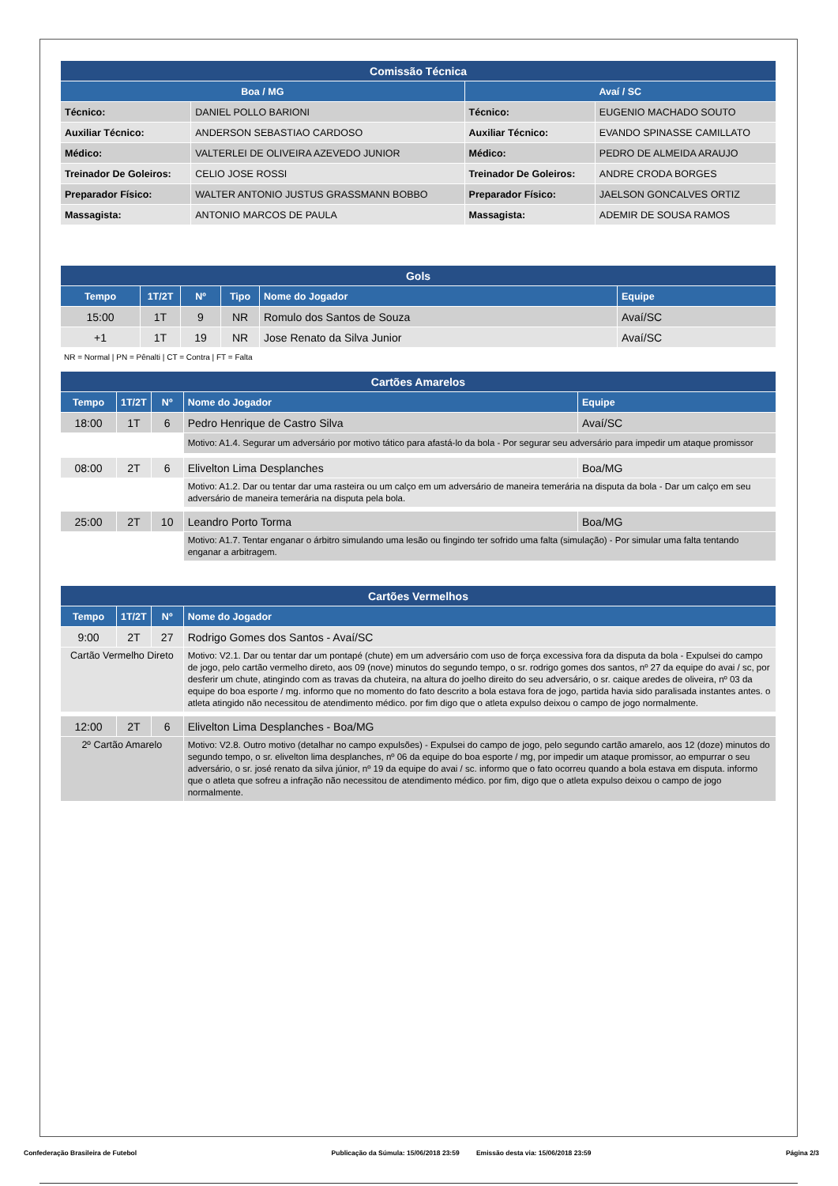| Comissão Técnica | | | |
| Boa / MG | | Avaí / SC | |
| Técnico: | DANIEL POLLO BARIONI | Técnico: | EUGENIO MACHADO SOUTO |
| Auxiliar Técnico: | ANDERSON SEBASTIAO CARDOSO | Auxiliar Técnico: | EVANDO SPINASSE CAMILLATO |
| Médico: | VALTERLEI DE OLIVEIRA AZEVEDO JUNIOR | Médico: | PEDRO DE ALMEIDA ARAUJO |
| Treinador De Goleiros: | CELIO JOSE ROSSI | Treinador De Goleiros: | ANDRE CRODA BORGES |
| Preparador Físico: | WALTER ANTONIO JUSTUS GRASSMANN BOBBO | Preparador Físico: | JAELSON GONCALVES ORTIZ |
| Massagista: | ANTONIO MARCOS DE PAULA | Massagista: | ADEMIR DE SOUSA RAMOS |
| Gols | | | | | |
| Tempo | 1T/2T | Nº | Tipo | Nome do Jogador | Equipe |
| 15:00 | 1T | 9 | NR | Romulo dos Santos de Souza | Avaí/SC |
| +1 | 1T | 19 | NR | Jose Renato da Silva Junior | Avaí/SC |
NR = Normal | PN = Pênalti | CT = Contra | FT = Falta
| Cartões Amarelos | | | | |
| Tempo | 1T/2T | Nº | Nome do Jogador | Equipe |
| 18:00 | 1T | 6 | Pedro Henrique de Castro Silva | Avaí/SC |
| | | | Motivo: A1.4. Segurar um adversário por motivo tático para afastá-lo da bola - Por segurar seu adversário para impedir um ataque promissor | |
| 08:00 | 2T | 6 | Elivelton Lima Desplanches | Boa/MG |
| | | | Motivo: A1.2. Dar ou tentar dar uma rasteira ou um calço em um adversário de maneira temerária na disputa da bola - Dar um calço em seu adversário de maneira temerária na disputa pela bola. | |
| 25:00 | 2T | 10 | Leandro Porto Torma | Boa/MG |
| | | | Motivo: A1.7. Tentar enganar o árbitro simulando uma lesão ou fingindo ter sofrido uma falta (simulação) - Por simular uma falta tentando enganar a arbitragem. | |
| Cartões Vermelhos | | | |
| Tempo | 1T/2T | Nº | Nome do Jogador |
| 9:00 | 2T | 27 | Rodrigo Gomes dos Santos - Avaí/SC |
| Cartão Vermelho Direto | | | Motivo: V2.1. Dar ou tentar dar um pontapé (chute) em um adversário com uso de força excessiva fora da disputa da bola - Expulsei do campo de jogo, pelo cartão vermelho direto, aos 09 (nove) minutos do segundo tempo, o sr. rodrigo gomes dos santos, nº 27 da equipe do avai / sc, por desferir um chute, atingindo com as travas da chuteira, na altura do joelho direito do seu adversário, o sr. caique aredes de oliveira, nº 03 da equipe do boa esporte / mg. informo que no momento do fato descrito a bola estava fora de jogo, partida havia sido paralisada instantes antes. o atleta atingido não necessitou de atendimento médico. por fim digo que o atleta expulso deixou o campo de jogo normalmente. |
| 12:00 | 2T | 6 | Elivelton Lima Desplanches - Boa/MG |
| 2º Cartão Amarelo | | | Motivo: V2.8. Outro motivo (detalhar no campo expulsões) - Expulsei do campo de jogo, pelo segundo cartão amarelo, aos 12 (doze) minutos do segundo tempo, o sr. elivelton lima desplanches, nº 06 da equipe do boa esporte / mg, por impedir um ataque promissor, ao empurrar o seu adversário, o sr. josé renato da silva júnior, nº 19 da equipe do avai / sc. informo que o fato ocorreu quando a bola estava em disputa. informo que o atleta que sofreu a infração não necessitou de atendimento médico. por fim, digo que o atleta expulso deixou o campo de jogo normalmente. |
Confederação Brasileira de Futebol Publicação da Súmula: 15/06/2018 23:59 Emissão desta via: 15/06/2018 23:59 Página 2/3